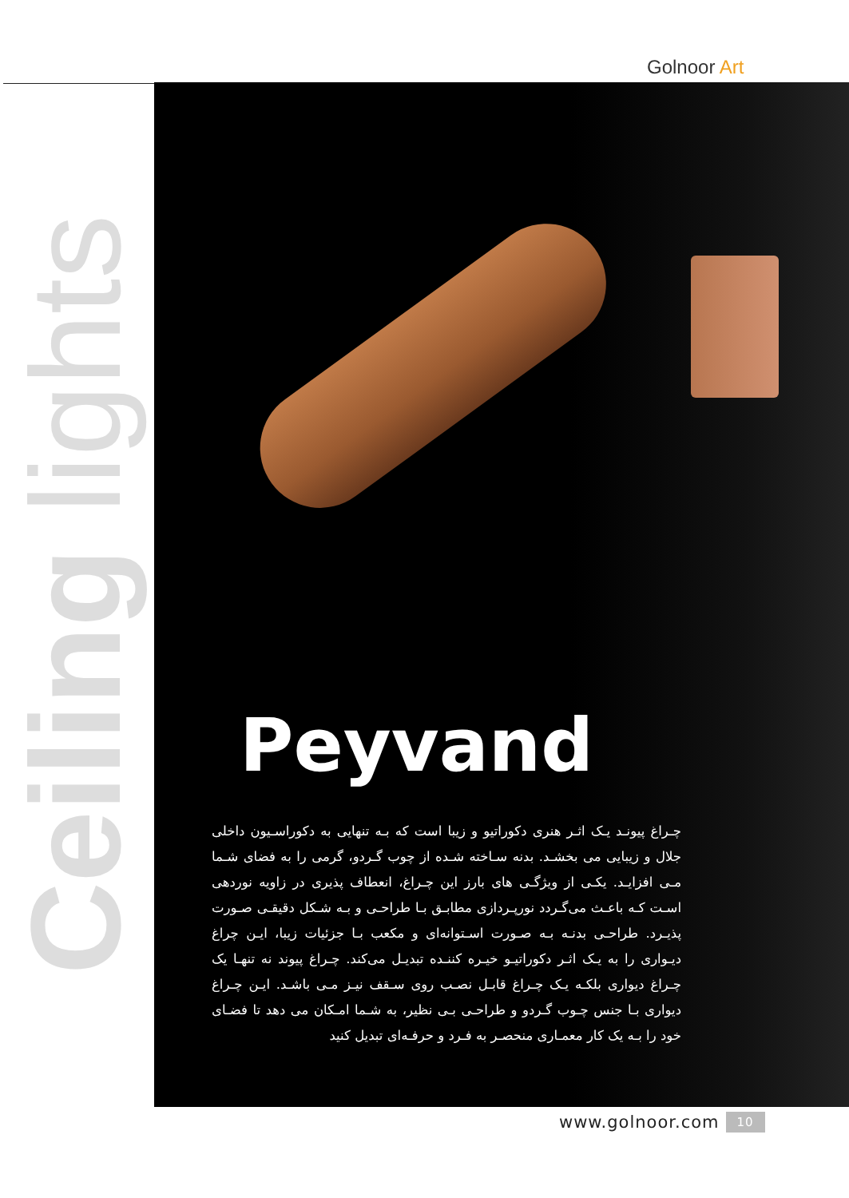Golnoor Art
Ceiling lights
Peyvand
چـراغ پیونـد یـک اثـر هنری دکوراتیو و زیبا است که بـه تنهایی به دکوراسـیون داخلی جلال و زیبایی می بخشـد. بدنه سـاخته شـده از چوب گـردو، گرمی را به فضای شـما مـی افزایـد. یکـی از ویژگـی های بارز این چـراغ، انعطاف پذیری در زاویه نوردهی اسـت کـه باعـث می‌گـردد نورپـردازی مطابـق بـا طراحـی و بـه شـکل دقیقـی صـورت پذیـرد. طراحـی بدنـه بـه صـورت اسـتوانه‌ای و مکعب بـا جزئیات زیبا، ایـن چراغ دیـواری را به یـک اثـر دکوراتیـو خیـره کننـده تبدیـل می‌کند. چـراغ پیوند نه تنهـا یک چـراغ دیواری بلکـه یـک چـراغ قابـل نصـب روی سـقف نیـز مـی باشـد. ایـن چـراغ دیواری بـا جنس چـوب گـردو و طراحـی بـی نظیر، به شـما امـکان می دهد تا فضـای خود را بـه یک کار معمـاری منحصـر به فـرد و حرفـه‌ای تبدیل کنید
www.golnoor.com 10